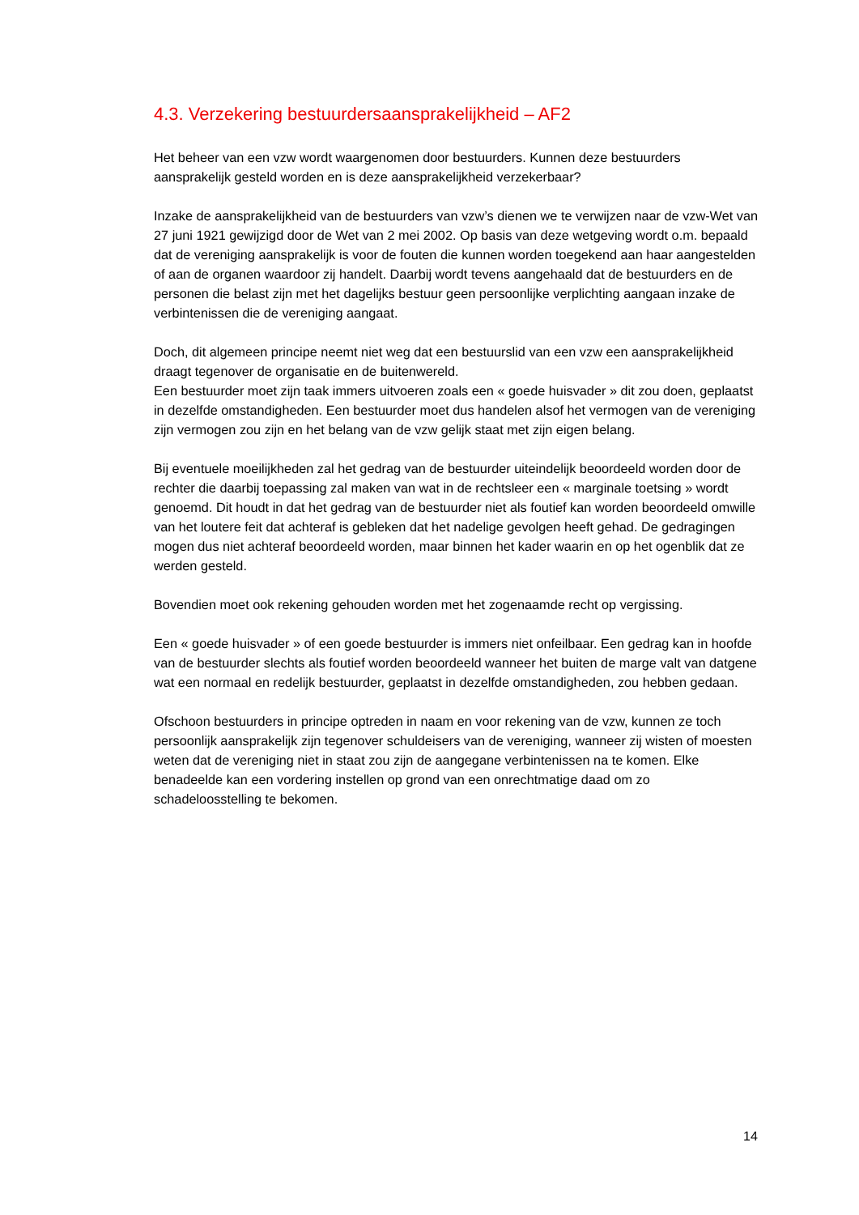4.3. Verzekering bestuurdersaansprakelijkheid – AF2
Het beheer van een vzw wordt waargenomen door bestuurders. Kunnen deze bestuurders aansprakelijk gesteld worden en is deze aansprakelijkheid verzekerbaar?
Inzake de aansprakelijkheid van de bestuurders van vzw’s dienen we te verwijzen naar de vzw-Wet van 27 juni 1921 gewijzigd door de Wet van 2 mei 2002. Op basis van deze wetgeving wordt o.m. bepaald dat de vereniging aansprakelijk is voor de fouten die kunnen worden toegekend aan haar aangestelden of aan de organen waardoor zij handelt. Daarbij wordt tevens aangehaald dat de bestuurders en de personen die belast zijn met het dagelijks bestuur geen persoonlijke verplichting aangaan inzake de verbintenissen die de vereniging aangaat.
Doch, dit algemeen principe neemt niet weg dat een bestuurslid van een vzw een aansprakelijkheid draagt tegenover de organisatie en de buitenwereld.
Een bestuurder moet zijn taak immers uitvoeren zoals een « goede huisvader » dit zou doen, geplaatst in dezelfde omstandigheden. Een bestuurder moet dus handelen alsof het vermogen van de vereniging zijn vermogen zou zijn en het belang van de vzw gelijk staat met zijn eigen belang.
Bij eventuele moeilijkheden zal het gedrag van de bestuurder uiteindelijk beoordeeld worden door de rechter die daarbij toepassing zal maken van wat in de rechtsleer een « marginale toetsing » wordt genoemd. Dit houdt in dat het gedrag van de bestuurder niet als foutief kan worden beoordeeld omwille van het loutere feit dat achteraf is gebleken dat het nadelige gevolgen heeft gehad. De gedragingen mogen dus niet achteraf beoordeeld worden, maar binnen het kader waarin en op het ogenblik dat ze werden gesteld.
Bovendien moet ook rekening gehouden worden met het zogenaamde recht op vergissing.
Een « goede huisvader » of een goede bestuurder is immers niet onfeilbaar. Een gedrag kan in hoofde van de bestuurder slechts als foutief worden beoordeeld wanneer het buiten de marge valt van datgene wat een normaal en redelijk bestuurder, geplaatst in dezelfde omstandigheden, zou hebben gedaan.
Ofschoon bestuurders in principe optreden in naam en voor rekening van de vzw, kunnen ze toch persoonlijk aansprakelijk zijn tegenover schuldeisers van de vereniging, wanneer zij wisten of moesten weten dat de vereniging niet in staat zou zijn de aangegane verbintenissen na te komen. Elke benadeelde kan een vordering instellen op grond van een onrechtmatige daad om zo schadeloosstelling te bekomen.
14